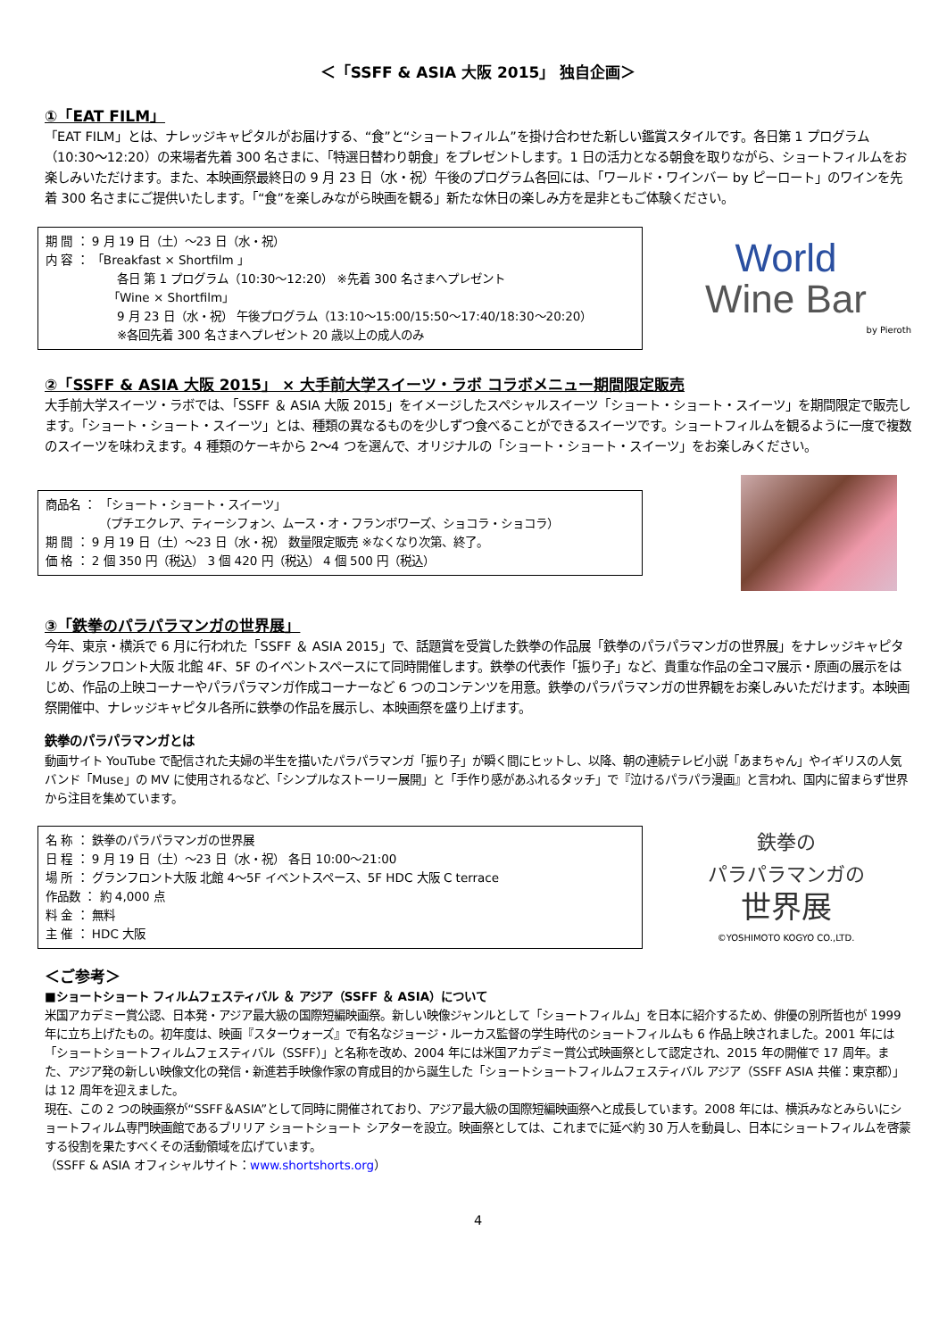＜「SSFF & ASIA 大阪 2015」 独自企画＞
①「EAT FILM」
「EAT FILM」とは、ナレッジキャピタルがお届けする、“食”と“ショートフィルム”を掛け合わせた新しい鑑賞スタイルです。各日第 1 プログラム（10:30～12:20）の来場者先着 300 名さまに、「特選日替わり朝食」をプレゼントします。1 日の活力となる朝食を取りながら、ショートフィルムをお楽しみいただけます。また、本映画祭最終日の 9 月 23 日（水・祝）午後のプログラム各回には、「ワールド・ワインバー by ピーロート」のワインを先着 300 名さまにご提供いたします。「“食”を楽しみながら映画を観る」新たな休日の楽しみ方を是非ともご体験ください。
期 間 ： 9 月 19 日（土）～23 日（水・祝）
内 容 ： 「Breakfast × Shortfilm 」
各日 第 1 プログラム（10:30～12:20） ※先着 300 名さまへプレゼント
「Wine × Shortfilm」
9 月 23 日（水・祝） 午後プログラム（13:10～15:00/15:50～17:40/18:30～20:20）
※各回先着 300 名さまへプレゼント 20 歳以上の成人のみ
World
Wine Bar
by Pieroth
②「SSFF & ASIA 大阪 2015」 × 大手前大学スイーツ・ラボ コラボメニュー期間限定販売
大手前大学スイーツ・ラボでは、「SSFF ＆ ASIA 大阪 2015」をイメージしたスペシャルスイーツ「ショート・ショート・スイーツ」を期間限定で販売します。「ショート・ショート・スイーツ」とは、種類の異なるものを少しずつ食べることができるスイーツです。ショートフィルムを観るように一度で複数のスイーツを味わえます。4 種類のケーキから 2～4 つを選んで、オリジナルの「ショート・ショート・スイーツ」をお楽しみください。
商品名 ： 「ショート・ショート・スイーツ」
（プチエクレア、ティーシフォン、ムース・オ・フランボワーズ、ショコラ・ショコラ）
期 間 ： 9 月 19 日（土）～23 日（水・祝） 数量限定販売 ※なくなり次第、終了。
価 格 ： 2 個 350 円（税込） 3 個 420 円（税込） 4 個 500 円（税込）
③「鉄拳のパラパラマンガの世界展」
今年、東京・横浜で 6 月に行われた「SSFF ＆ ASIA 2015」で、話題賞を受賞した鉄拳の作品展「鉄拳のパラパラマンガの世界展」をナレッジキャピタル グランフロント大阪 北館 4F、5F のイベントスペースにて同時開催します。鉄拳の代表作「振り子」など、貴重な作品の全コマ展示・原画の展示をはじめ、作品の上映コーナーやパラパラマンガ作成コーナーなど 6 つのコンテンツを用意。鉄拳のパラパラマンガの世界観をお楽しみいただけます。本映画祭開催中、ナレッジキャピタル各所に鉄拳の作品を展示し、本映画祭を盛り上げます。
鉄拳のパラパラマンガとは
動画サイト YouTube で配信された夫婦の半生を描いたパラパラマンガ「振り子」が瞬く間にヒットし、以降、朝の連続テレビ小説「あまちゃん」やイギリスの人気バンド「Muse」の MV に使用されるなど、「シンプルなストーリー展開」と「手作り感があふれるタッチ」で『泣けるパラパラ漫画』と言われ、国内に留まらず世界から注目を集めています。
名 称 ： 鉄拳のパラパラマンガの世界展
日 程 ： 9 月 19 日（土）～23 日（水・祝） 各日 10:00～21:00
場 所 ： グランフロント大阪 北館 4～5F イベントスペース、5F HDC 大阪 C terrace
作品数 ： 約 4,000 点
料 金 ： 無料
主 催 ： HDC 大阪
鉄拳の
パラパラマンガの
世界展
©YOSHIMOTO KOGYO CO.,LTD.
＜ご参考＞
■ショートショート フィルムフェスティバル ＆ アジア（SSFF ＆ ASIA）について
米国アカデミー賞公認、日本発・アジア最大級の国際短編映画祭。新しい映像ジャンルとして「ショートフィルム」を日本に紹介するため、俳優の別所哲也が 1999 年に立ち上げたもの。初年度は、映画『スターウォーズ』で有名なジョージ・ルーカス監督の学生時代のショートフィルムも 6 作品上映されました。2001 年には「ショートショートフィルムフェスティバル（SSFF）」と名称を改め、2004 年には米国アカデミー賞公式映画祭として認定され、2015 年の開催で 17 周年。また、アジア発の新しい映像文化の発信・新進若手映像作家の育成目的から誕生した「ショートショートフィルムフェスティバル アジア（SSFF ASIA 共催：東京都）」は 12 周年を迎えました。
現在、この 2 つの映画祭が“SSFF＆ASIA”として同時に開催されており、アジア最大級の国際短編映画祭へと成長しています。2008 年には、横浜みなとみらいにショートフィルム専門映画館であるブリリア ショートショート シアターを設立。映画祭としては、これまでに延べ約 30 万人を動員し、日本にショートフィルムを啓蒙する役割を果たすべくその活動領域を広げています。
（SSFF & ASIA オフィシャルサイト：www.shortshorts.org）
4